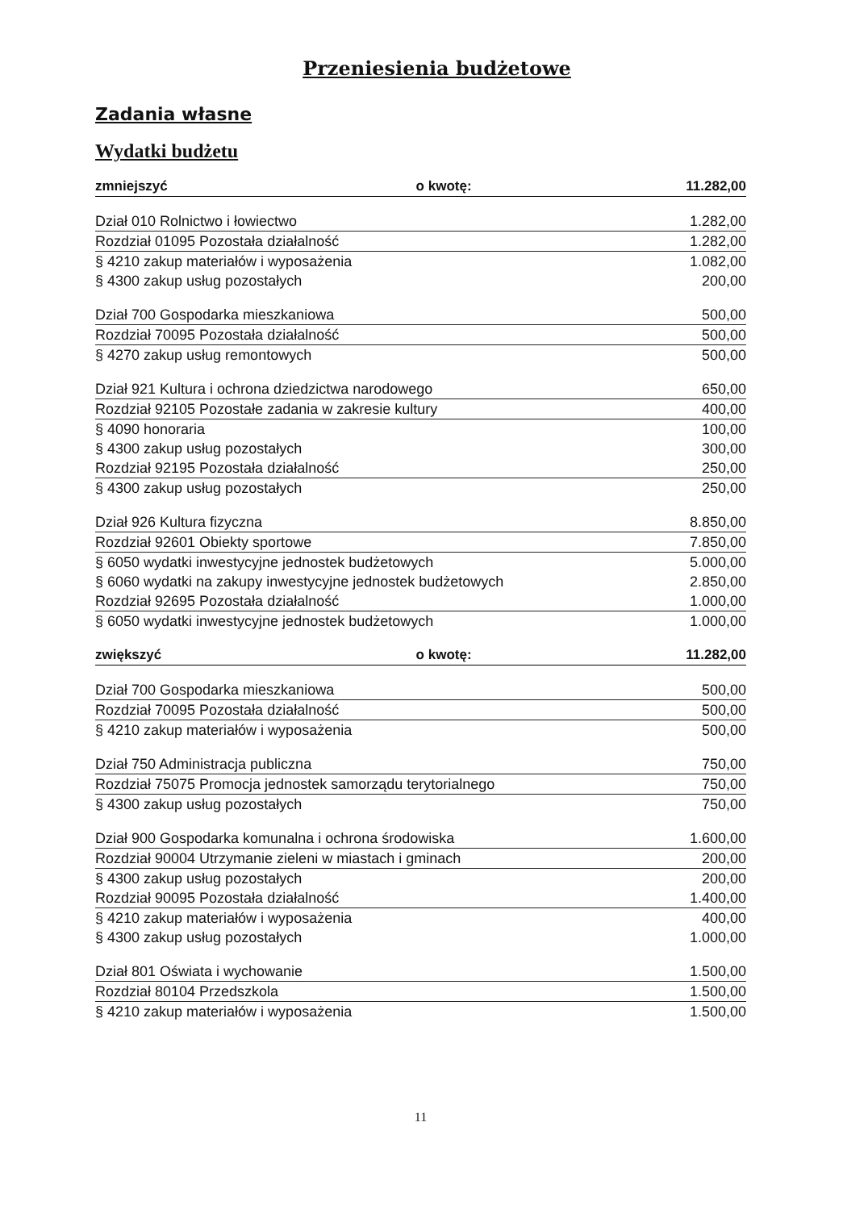Przeniesienia budżetowe
Zadania własne
Wydatki budżetu
| zmniejszyć | o kwotę: | 11.282,00 |
| Dział 010 Rolnictwo i łowiectwo | | 1.282,00 |
| Rozdział 01095 Pozostała działalność | | 1.282,00 |
| § 4210 zakup materiałów i wyposażenia | | 1.082,00 |
| § 4300 zakup usług pozostałych | | 200,00 |
| Dział 700 Gospodarka mieszkaniowa | | 500,00 |
| Rozdział 70095 Pozostała działalność | | 500,00 |
| § 4270 zakup usług remontowych | | 500,00 |
| Dział 921 Kultura i ochrona dziedzictwa narodowego | | 650,00 |
| Rozdział 92105 Pozostałe zadania w zakresie kultury | | 400,00 |
| § 4090 honoraria | | 100,00 |
| § 4300 zakup usług pozostałych | | 300,00 |
| Rozdział 92195 Pozostała działalność | | 250,00 |
| § 4300 zakup usług pozostałych | | 250,00 |
| Dział 926 Kultura fizyczna | | 8.850,00 |
| Rozdział 92601 Obiekty sportowe | | 7.850,00 |
| § 6050 wydatki inwestycyjne jednostek budżetowych | | 5.000,00 |
| § 6060 wydatki na zakupy inwestycyjne jednostek budżetowych | | 2.850,00 |
| Rozdział 92695 Pozostała działalność | | 1.000,00 |
| § 6050 wydatki inwestycyjne jednostek budżetowych | | 1.000,00 |
| zwiększyć | o kwotę: | 11.282,00 |
| Dział 700 Gospodarka mieszkaniowa | | 500,00 |
| Rozdział 70095 Pozostała działalność | | 500,00 |
| § 4210 zakup materiałów i wyposażenia | | 500,00 |
| Dział 750 Administracja publiczna | | 750,00 |
| Rozdział 75075 Promocja jednostek samorządu terytorialnego | | 750,00 |
| § 4300 zakup usług pozostałych | | 750,00 |
| Dział 900 Gospodarka komunalna i ochrona środowiska | | 1.600,00 |
| Rozdział 90004 Utrzymanie zieleni w miastach i gminach | | 200,00 |
| § 4300 zakup usług pozostałych | | 200,00 |
| Rozdział 90095 Pozostała działalność | | 1.400,00 |
| § 4210 zakup materiałów i wyposażenia | | 400,00 |
| § 4300 zakup usług pozostałych | | 1.000,00 |
| Dział 801 Oświata i wychowanie | | 1.500,00 |
| Rozdział 80104 Przedszkola | | 1.500,00 |
| § 4210 zakup materiałów i wyposażenia | | 1.500,00 |
11